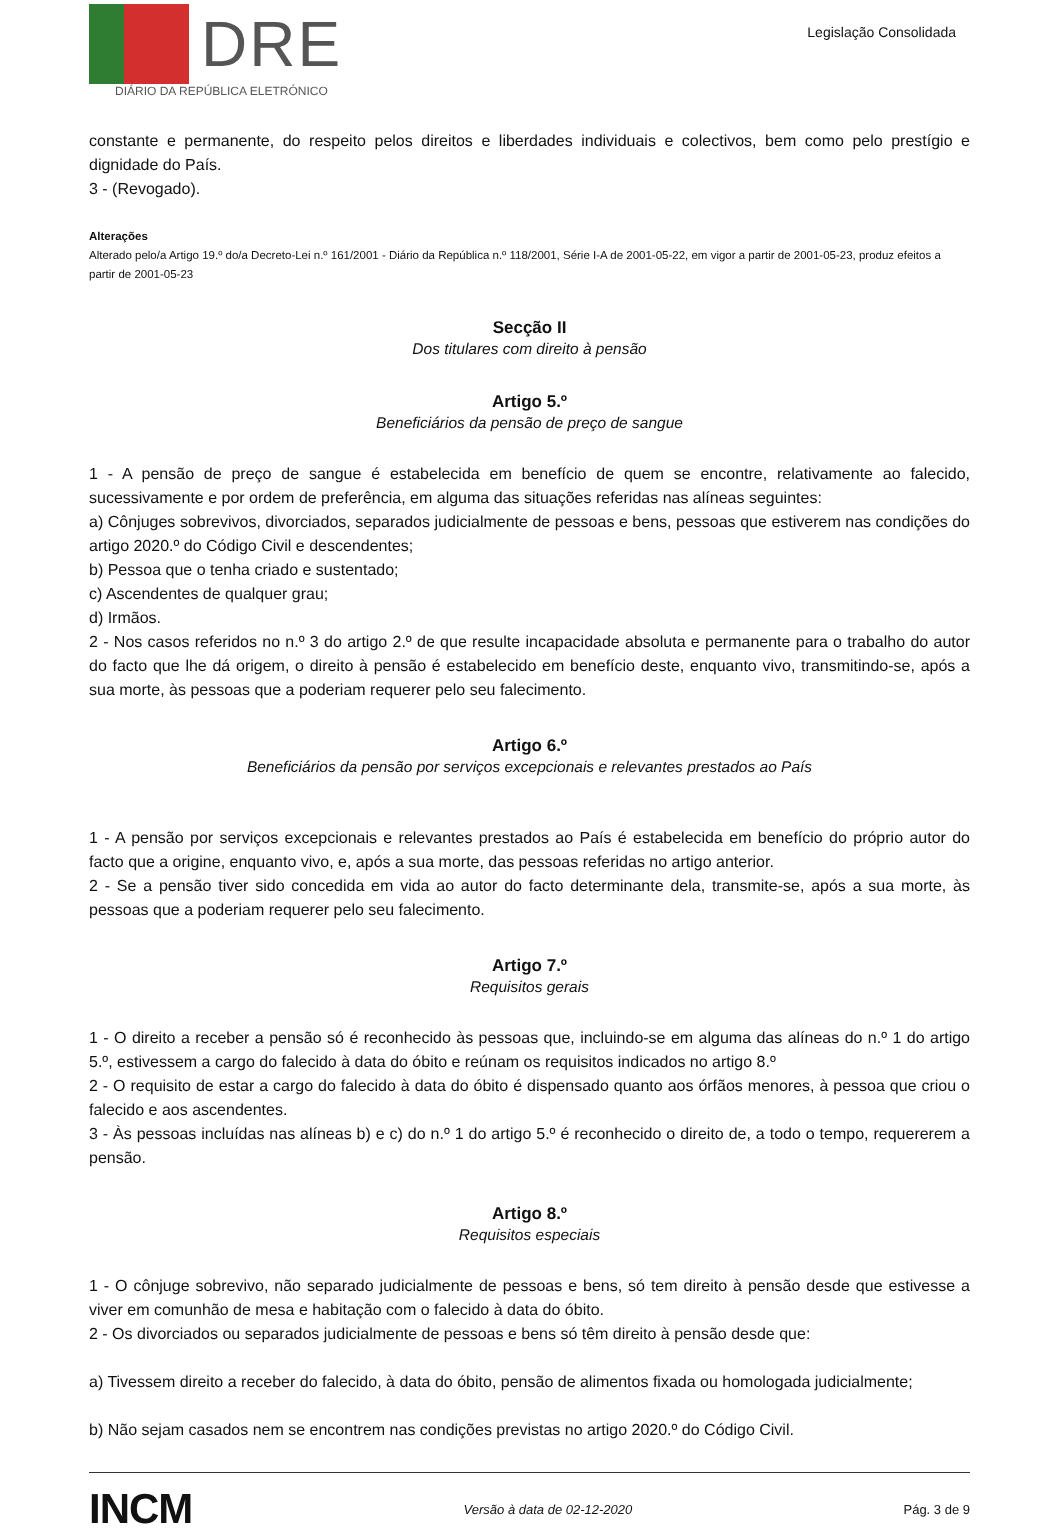DRE
DIÁRIO DA REPÚBLICA ELETRÓNICO
Legislação Consolidada
constante e permanente, do respeito pelos direitos e liberdades individuais e colectivos, bem como pelo prestígio e dignidade do País.
3 - (Revogado).
Alterações
Alterado pelo/a Artigo 19.º do/a Decreto-Lei n.º 161/2001 - Diário da República n.º 118/2001, Série I-A de 2001-05-22, em vigor a partir de 2001-05-23, produz efeitos a partir de 2001-05-23
Secção II
Dos titulares com direito à pensão
Artigo 5.º
Beneficiários da pensão de preço de sangue
1 - A pensão de preço de sangue é estabelecida em benefício de quem se encontre, relativamente ao falecido, sucessivamente e por ordem de preferência, em alguma das situações referidas nas alíneas seguintes:
a) Cônjuges sobrevivos, divorciados, separados judicialmente de pessoas e bens, pessoas que estiverem nas condições do artigo 2020.º do Código Civil e descendentes;
b) Pessoa que o tenha criado e sustentado;
c) Ascendentes de qualquer grau;
d) Irmãos.
2 - Nos casos referidos no n.º 3 do artigo 2.º de que resulte incapacidade absoluta e permanente para o trabalho do autor do facto que lhe dá origem, o direito à pensão é estabelecido em benefício deste, enquanto vivo, transmitindo-se, após a sua morte, às pessoas que a poderiam requerer pelo seu falecimento.
Artigo 6.º
Beneficiários da pensão por serviços excepcionais e relevantes prestados ao País
1 - A pensão por serviços excepcionais e relevantes prestados ao País é estabelecida em benefício do próprio autor do facto que a origine, enquanto vivo, e, após a sua morte, das pessoas referidas no artigo anterior.
2 - Se a pensão tiver sido concedida em vida ao autor do facto determinante dela, transmite-se, após a sua morte, às pessoas que a poderiam requerer pelo seu falecimento.
Artigo 7.º
Requisitos gerais
1 - O direito a receber a pensão só é reconhecido às pessoas que, incluindo-se em alguma das alíneas do n.º 1 do artigo 5.º, estivessem a cargo do falecido à data do óbito e reúnam os requisitos indicados no artigo 8.º
2 - O requisito de estar a cargo do falecido à data do óbito é dispensado quanto aos órfãos menores, à pessoa que criou o falecido e aos ascendentes.
3 - Às pessoas incluídas nas alíneas b) e c) do n.º 1 do artigo 5.º é reconhecido o direito de, a todo o tempo, requererem a pensão.
Artigo 8.º
Requisitos especiais
1 - O cônjuge sobrevivo, não separado judicialmente de pessoas e bens, só tem direito à pensão desde que estivesse a viver em comunhão de mesa e habitação com o falecido à data do óbito.
2 - Os divorciados ou separados judicialmente de pessoas e bens só têm direito à pensão desde que:
a) Tivessem direito a receber do falecido, à data do óbito, pensão de alimentos fixada ou homologada judicialmente;
b) Não sejam casados nem se encontrem nas condições previstas no artigo 2020.º do Código Civil.
INCM Versão à data de 02-12-2020 Pág. 3 de 9